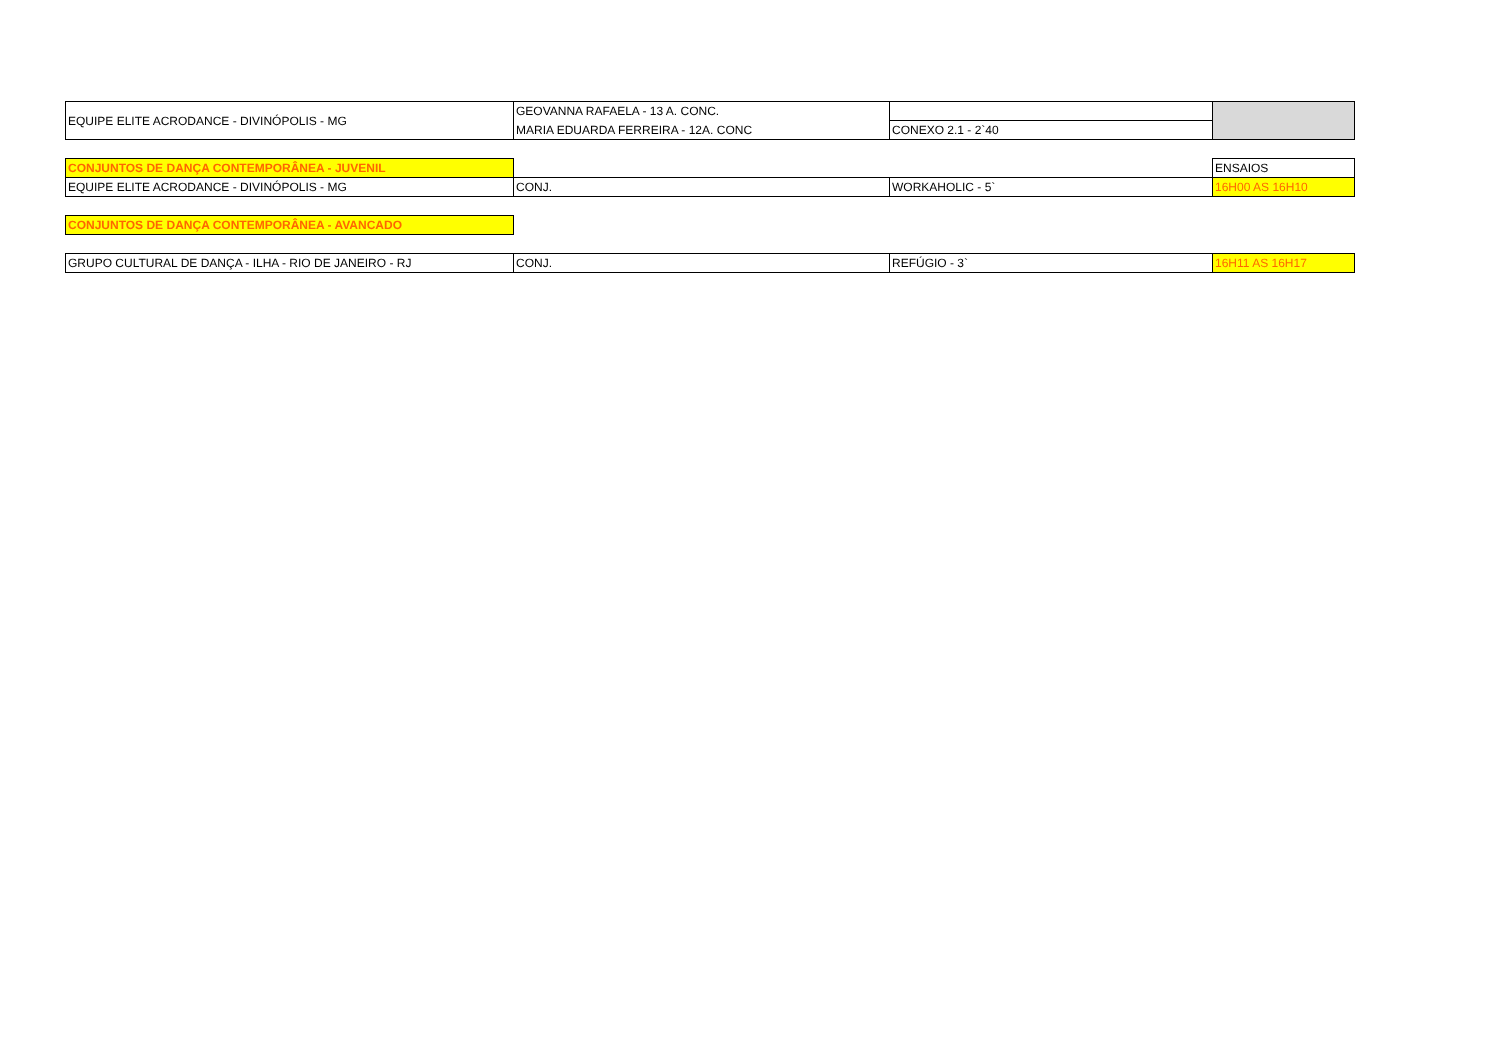| EQUIPE ELITE ACRODANCE - DIVINÓPOLIS - MG | GEOVANNA RAFAELA - 13 A. CONC. | | |
| | MARIA EDUARDA FERREIRA - 12A. CONC | CONEXO 2.1 - 2`40 | |
| CONJUNTOS DE DANÇA CONTEMPORÂNEA - JUVENIL | | | ENSAIOS |
| EQUIPE ELITE ACRODANCE - DIVINÓPOLIS - MG | CONJ. | WORKAHOLIC - 5` | 16H00 AS 16H10 |
| CONJUNTOS DE DANÇA CONTEMPORÂNEA - AVANCADO | | | |
| GRUPO CULTURAL DE DANÇA - ILHA - RIO DE JANEIRO - RJ | CONJ. | REFÚGIO - 3` | 16H11 AS 16H17 |